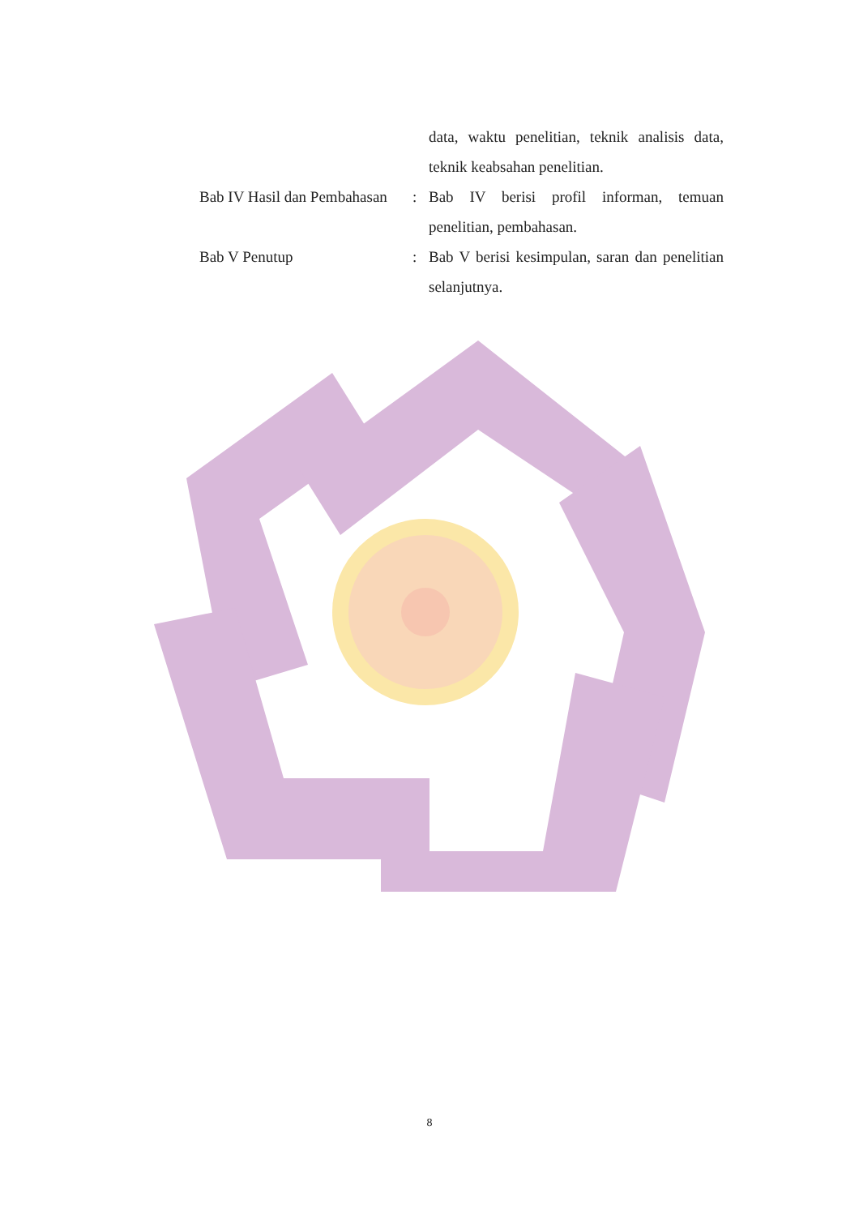data, waktu penelitian, teknik analisis data, teknik keabsahan penelitian.
Bab IV Hasil dan Pembahasan
: Bab IV berisi profil informan, temuan penelitian, pembahasan.
Bab V Penutup : Bab V berisi kesimpulan, saran dan penelitian selanjutnya.
8